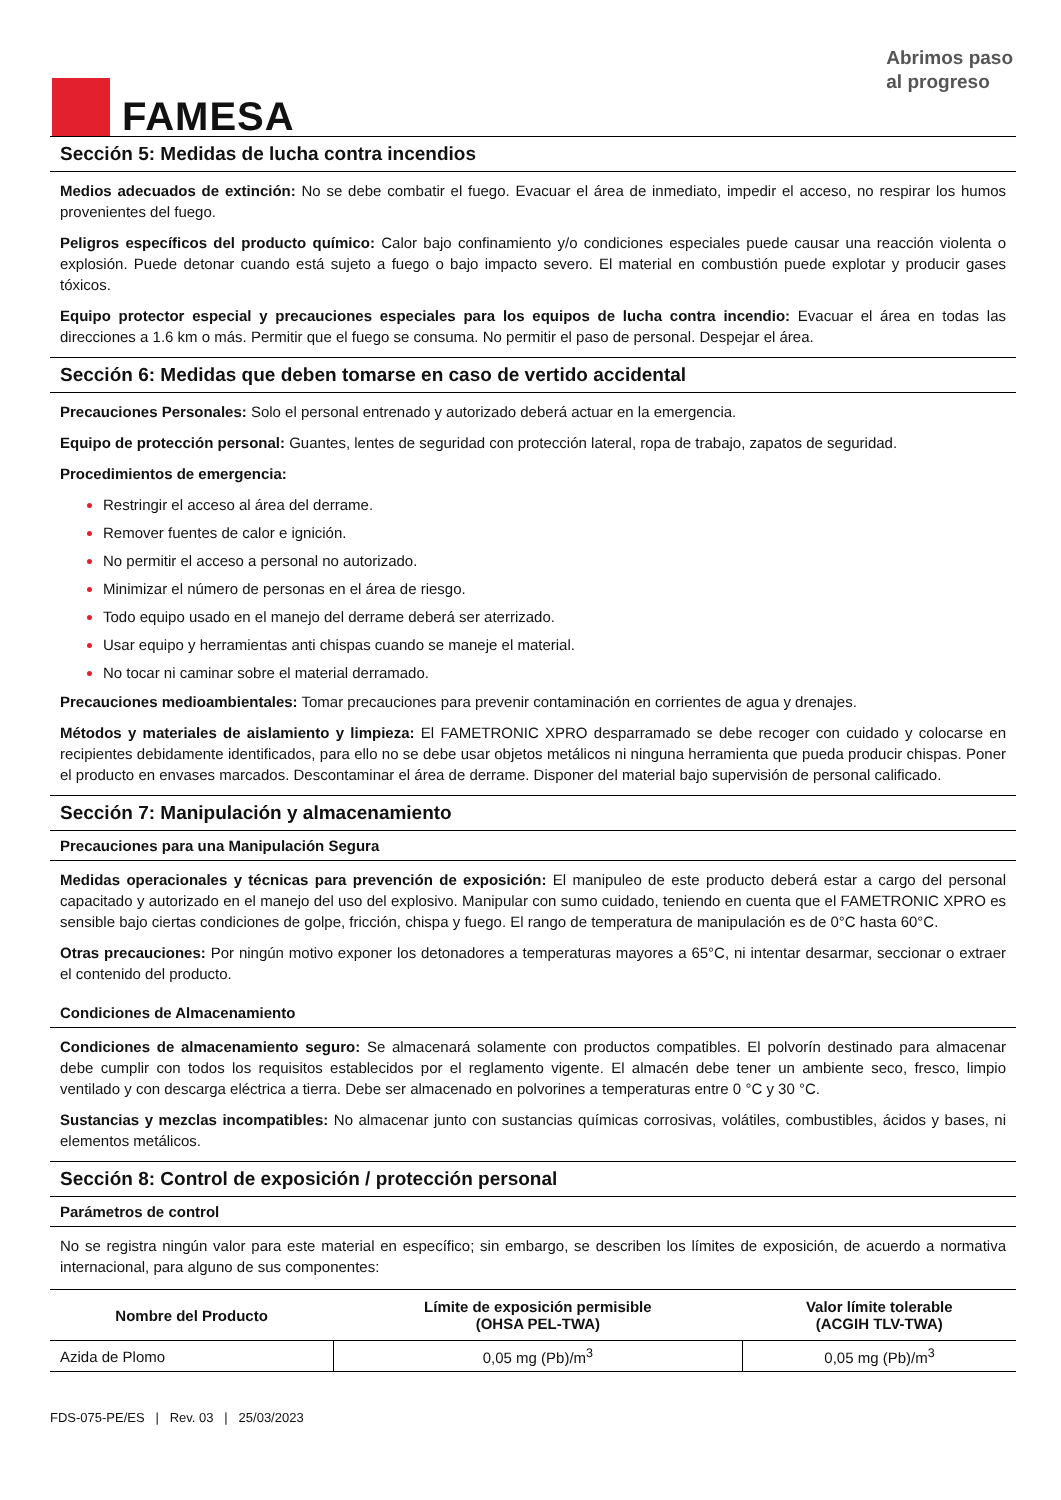FAMESA
Abrimos paso
al progreso
Sección 5: Medidas de lucha contra incendios
Medios adecuados de extinción: No se debe combatir el fuego. Evacuar el área de inmediato, impedir el acceso, no respirar los humos provenientes del fuego.
Peligros específicos del producto químico: Calor bajo confinamiento y/o condiciones especiales puede causar una reacción violenta o explosión. Puede detonar cuando está sujeto a fuego o bajo impacto severo. El material en combustión puede explotar y producir gases tóxicos.
Equipo protector especial y precauciones especiales para los equipos de lucha contra incendio: Evacuar el área en todas las direcciones a 1.6 km o más. Permitir que el fuego se consuma. No permitir el paso de personal. Despejar el área.
Sección 6: Medidas que deben tomarse en caso de vertido accidental
Precauciones Personales: Solo el personal entrenado y autorizado deberá actuar en la emergencia.
Equipo de protección personal: Guantes, lentes de seguridad con protección lateral, ropa de trabajo, zapatos de seguridad.
Procedimientos de emergencia:
Restringir el acceso al área del derrame.
Remover fuentes de calor e ignición.
No permitir el acceso a personal no autorizado.
Minimizar el número de personas en el área de riesgo.
Todo equipo usado en el manejo del derrame deberá ser aterrizado.
Usar equipo y herramientas anti chispas cuando se maneje el material.
No tocar ni caminar sobre el material derramado.
Precauciones medioambientales: Tomar precauciones para prevenir contaminación en corrientes de agua y drenajes.
Métodos y materiales de aislamiento y limpieza: El FAMETRONIC XPRO desparramado se debe recoger con cuidado y colocarse en recipientes debidamente identificados, para ello no se debe usar objetos metálicos ni ninguna herramienta que pueda producir chispas. Poner el producto en envases marcados. Descontaminar el área de derrame. Disponer del material bajo supervisión de personal calificado.
Sección 7: Manipulación y almacenamiento
Precauciones para una Manipulación Segura
Medidas operacionales y técnicas para prevención de exposición: El manipuleo de este producto deberá estar a cargo del personal capacitado y autorizado en el manejo del uso del explosivo. Manipular con sumo cuidado, teniendo en cuenta que el FAMETRONIC XPRO es sensible bajo ciertas condiciones de golpe, fricción, chispa y fuego. El rango de temperatura de manipulación es de 0°C hasta 60°C.
Otras precauciones: Por ningún motivo exponer los detonadores a temperaturas mayores a 65°C, ni intentar desarmar, seccionar o extraer el contenido del producto.
Condiciones de Almacenamiento
Condiciones de almacenamiento seguro: Se almacenará solamente con productos compatibles. El polvorín destinado para almacenar debe cumplir con todos los requisitos establecidos por el reglamento vigente. El almacén debe tener un ambiente seco, fresco, limpio ventilado y con descarga eléctrica a tierra. Debe ser almacenado en polvorines a temperaturas entre 0 °C y 30 °C.
Sustancias y mezclas incompatibles: No almacenar junto con sustancias químicas corrosivas, volátiles, combustibles, ácidos y bases, ni elementos metálicos.
Sección 8: Control de exposición / protección personal
Parámetros de control
No se registra ningún valor para este material en específico; sin embargo, se describen los límites de exposición, de acuerdo a normativa internacional, para alguno de sus componentes:
| Nombre del Producto | Límite de exposición permisible (OHSA PEL-TWA) | Valor límite tolerable (ACGIH TLV-TWA) |
| --- | --- | --- |
| Azida de Plomo | 0,05 mg (Pb)/m<sup>3</sup> | 0,05 mg (Pb)/m<sup>3</sup> |
FDS-075-PE/ES | Rev. 03 | 25/03/2023